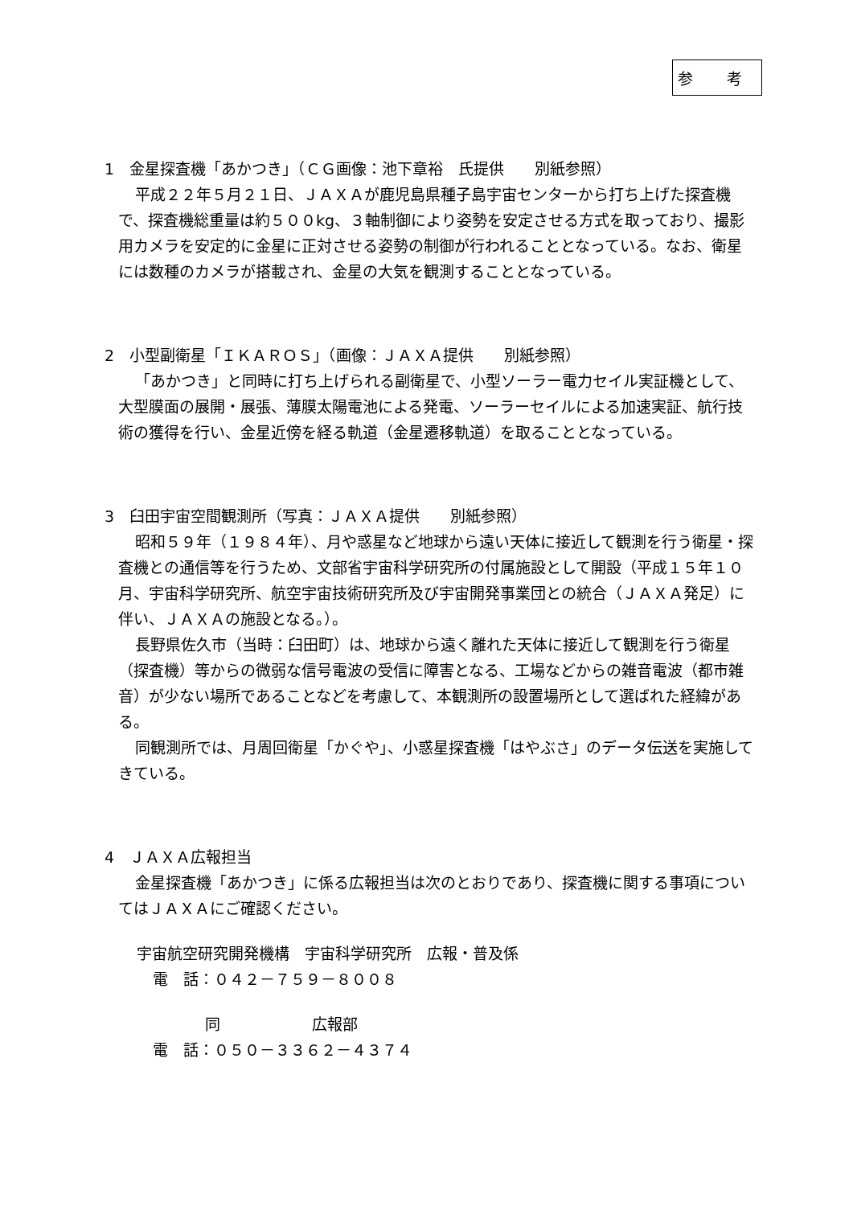参 考
1　金星探査機「あかつき」（ＣＧ画像：池下章裕　氏提供　　別紙参照）
平成２２年５月２１日、ＪＡＸＡが鹿児島県種子島宇宙センターから打ち上げた探査機で、探査機総重量は約５００kg、３軸制御により姿勢を安定させる方式を取っており、撮影用カメラを安定的に金星に正対させる姿勢の制御が行われることとなっている。なお、衛星には数種のカメラが搭載され、金星の大気を観測することとなっている。
2　小型副衛星「ＩＫＡＲＯＳ」（画像：ＪＡＸＡ提供　　別紙参照）
「あかつき」と同時に打ち上げられる副衛星で、小型ソーラー電力セイル実証機として、大型膜面の展開・展張、薄膜太陽電池による発電、ソーラーセイルによる加速実証、航行技術の獲得を行い、金星近傍を経る軌道（金星遷移軌道）を取ることとなっている。
3　臼田宇宙空間観測所（写真：ＪＡＸＡ提供　　別紙参照）
昭和５９年（１９８４年）、月や惑星など地球から遠い天体に接近して観測を行う衛星・探査機との通信等を行うため、文部省宇宙科学研究所の付属施設として開設（平成１５年１０月、宇宙科学研究所、航空宇宙技術研究所及び宇宙開発事業団との統合（ＪＡＸＡ発足）に伴い、ＪＡＸＡの施設となる。）。
長野県佐久市（当時：臼田町）は、地球から遠く離れた天体に接近して観測を行う衛星（探査機）等からの微弱な信号電波の受信に障害となる、工場などからの雑音電波（都市雑音）が少ない場所であることなどを考慮して、本観測所の設置場所として選ばれた経緯がある。
同観測所では、月周回衛星「かぐや」、小惑星探査機「はやぶさ」のデータ伝送を実施してきている。
4　ＪＡＸＡ広報担当
金星探査機「あかつき」に係る広報担当は次のとおりであり、探査機に関する事項についてはＪＡＸＡにご確認ください。
宇宙航空研究開発機構　宇宙科学研究所　広報・普及係
電　話：０４２－７５９－８００８
同　　　　　　広報部
電　話：０５０－３３６２－４３７４